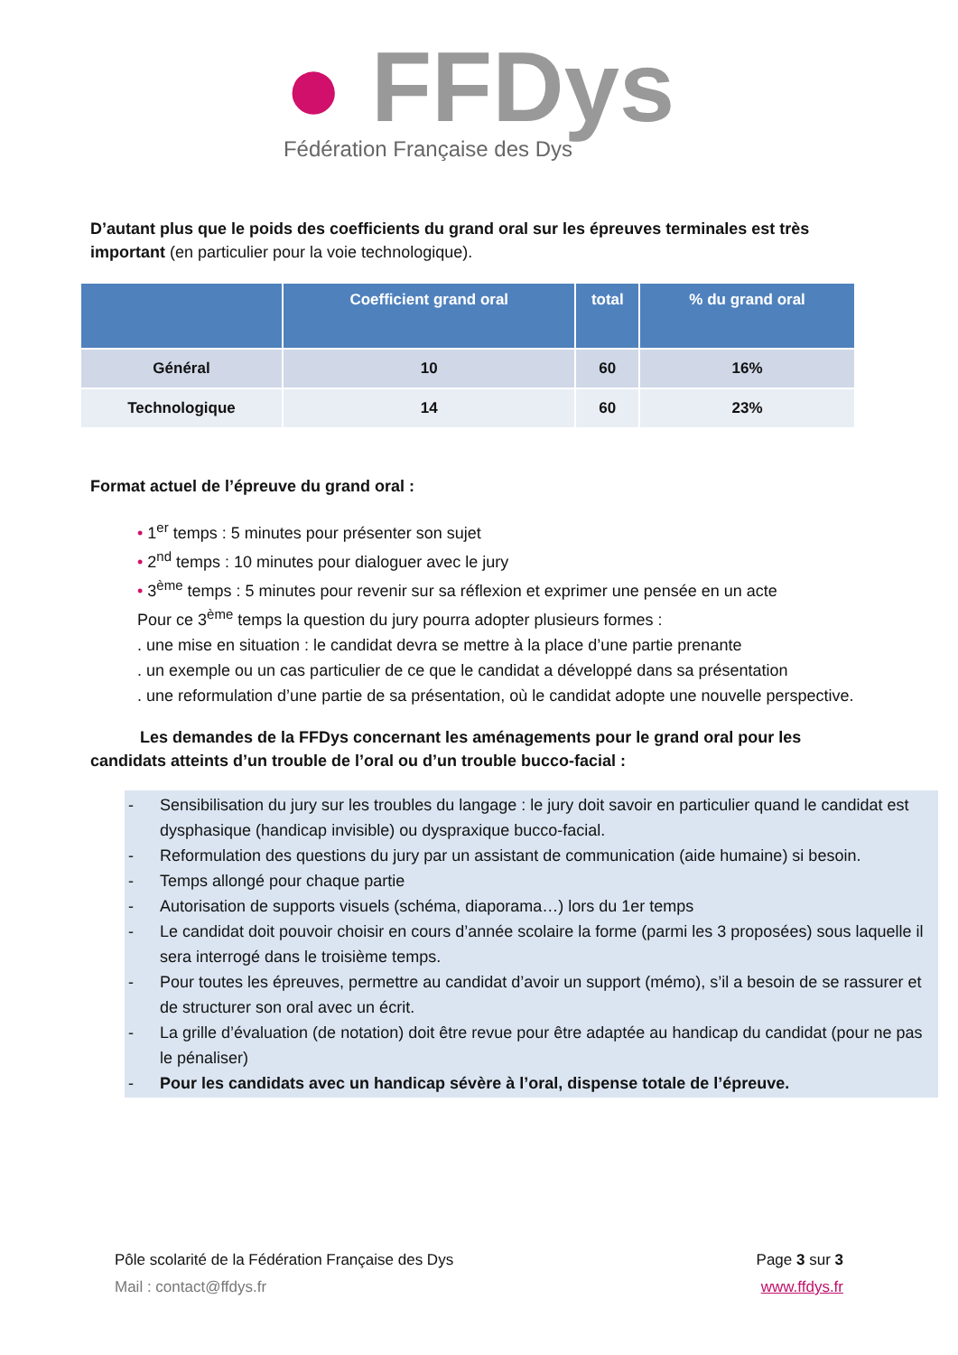● FFDys
Fédération Française des Dys
D’autant plus que le poids des coefficients du grand oral sur les épreuves terminales est très important (en particulier pour la voie technologique).
| | Coefficient grand oral | total | % du grand oral |
| --- | --- | --- | --- |
| Général | 10 | 60 | 16% |
| Technologique | 14 | 60 | 23% |
Format actuel de l’épreuve du grand oral :
• 1<sup>er</sup> temps : 5 minutes pour présenter son sujet
• 2<sup>nd</sup> temps : 10 minutes pour dialoguer avec le jury
• 3<sup>ème</sup> temps : 5 minutes pour revenir sur sa réflexion et exprimer une pensée en un acte
Pour ce 3<sup>ème</sup> temps la question du jury pourra adopter plusieurs formes :
. une mise en situation : le candidat devra se mettre à la place d’une partie prenante
. un exemple ou un cas particulier de ce que le candidat a développé dans sa présentation
. une reformulation d’une partie de sa présentation, où le candidat adopte une nouvelle perspective.
Les demandes de la FFDys concernant les aménagements pour le grand oral pour les candidats atteints d’un trouble de l’oral ou d’un trouble bucco-facial :
- Sensibilisation du jury sur les troubles du langage : le jury doit savoir en particulier quand le candidat est dysphasique (handicap invisible) ou dyspraxique bucco-facial.
- Reformulation des questions du jury par un assistant de communication (aide humaine) si besoin.
- Temps allongé pour chaque partie
- Autorisation de supports visuels (schéma, diaporama…) lors du 1er temps
- Le candidat doit pouvoir choisir en cours d’année scolaire la forme (parmi les 3 proposées) sous laquelle il sera interrogé dans le troisième temps.
- Pour toutes les épreuves, permettre au candidat d’avoir un support (mémo), s’il a besoin de se rassurer et de structurer son oral avec un écrit.
- La grille d’évaluation (de notation) doit être revue pour être adaptée au handicap du candidat (pour ne pas le pénaliser)
- Pour les candidats avec un handicap sévère à l’oral, dispense totale de l’épreuve.
Pôle scolarité de la Fédération Française des Dys
Mail : contact@ffdys.fr
Page 3 sur 3
www.ffdys.fr